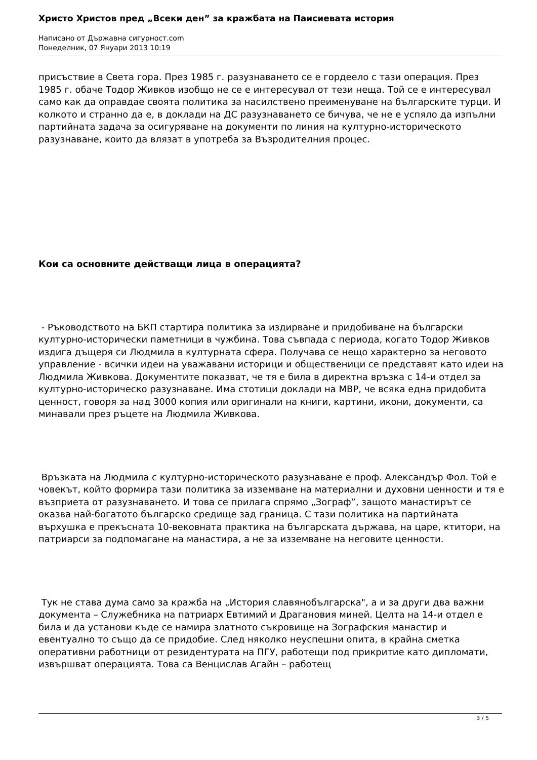Христо Христов пред „Всеки ден” за кражбата на Паисиевата история
Написано от Държавна сигурност.com
Понеделник, 07 Януари 2013 10:19
присъствие в Света гора. През 1985 г. разузнаването се е гордеело с тази операция. През 1985 г. обаче Тодор Живков изобщо не се е интересувал от тези неща. Той се е интересувал само как да оправдае своята политика за насилствено преименуване на българските турци. И колкото и странно да е, в доклади на ДС разузнаването се бичува, че не е успяло да изпълни партийната задача за осигуряване на документи по линия на културно-историческото разузнаване, които да влязат в употреба за Възродителния процес.
Кои са основните действащи лица в операцията?
- Ръководството на БКП стартира политика за издирване и придобиване на български културно-исторически паметници в чужбина. Това съвпада с периода, когато Тодор Живков издига дъщеря си Людмила в културната сфера. Получава се нещо характерно за неговото управление - всички идеи на уважавани историци и общественици се представят като идеи на Людмила Живкова. Документите показват, че тя е била в директна връзка с 14-и отдел за културно-историческо разузнаване. Има стотици доклади на МВР, че всяка една придобита ценност, говоря за над 3000 копия или оригинали на книги, картини, икони, документи, са минавали през ръцете на Людмила Живкова.
Връзката на Людмила с културно-историческото разузнаване е проф. Александър Фол. Той е човекът, който формира тази политика за изземване на материални и духовни ценности и тя е възприета от разузнаването. И това се прилага спрямо „Зограф”, защото манастирът се оказва най-богатото българско средище зад граница. С тази политика на партийната върхушка е прекъсната 10-вековната практика на българската държава, на царе, ктитори, на патриарси за подпомагане на манастира, а не за изземване на неговите ценности.
Тук не става дума само за кражба на „История славянобългарска", а и за други два важни документа – Служебника на патриарх Евтимий и Драгановия миней. Целта на 14-и отдел е била и да установи къде се намира златното съкровище на Зографския манастир и евентуално то също да се придобие. След няколко неуспешни опита, в крайна сметка оперативни работници от резидентурата на ПГУ, работещи под прикритие като дипломати, извършват операцията. Това са Венцислав Агайн – работещ
3 / 5